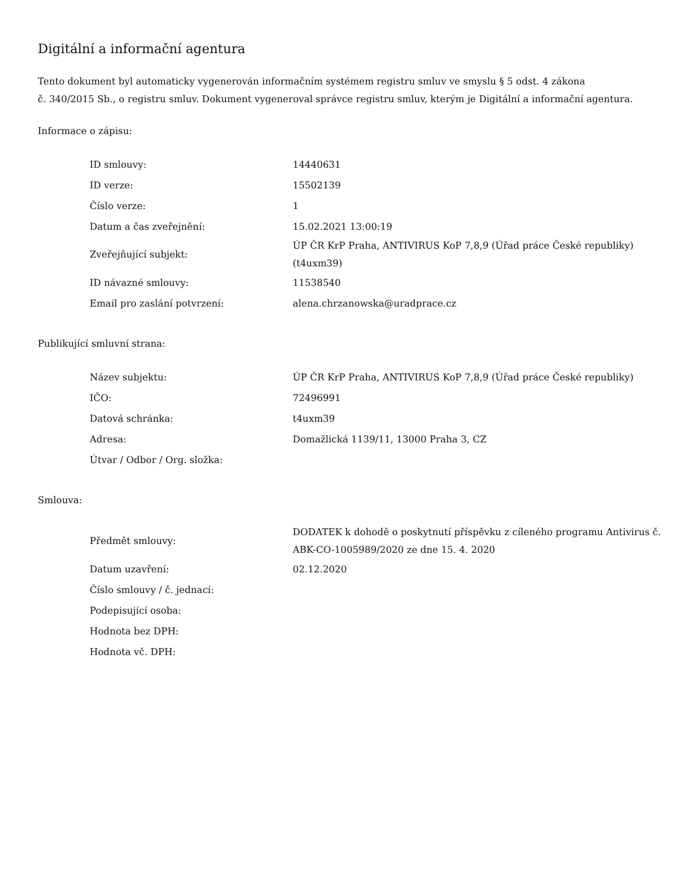Digitální a informační agentura
Tento dokument byl automaticky vygenerován informačním systémem registru smluv ve smyslu § 5 odst. 4 zákona
č. 340/2015 Sb., o registru smluv. Dokument vygeneroval správce registru smluv, kterým je Digitální a informační agentura.
Informace o zápisu:
| ID smlouvy: | 14440631 |
| ID verze: | 15502139 |
| Číslo verze: | 1 |
| Datum a čas zveřejnění: | 15.02.2021 13:00:19 |
| Zveřejňující subjekt: | ÚP ČR KrP Praha, ANTIVIRUS KoP 7,8,9 (Úřad práce České republiky) (t4uxm39) |
| ID návazné smlouvy: | 11538540 |
| Email pro zaslání potvrzení: | alena.chrzanowska@uradprace.cz |
Publikující smluvní strana:
| Název subjektu: | ÚP ČR KrP Praha, ANTIVIRUS KoP 7,8,9 (Úřad práce České republiky) |
| IČO: | 72496991 |
| Datová schránka: | t4uxm39 |
| Adresa: | Domažlická 1139/11, 13000 Praha 3, CZ |
| Útvar / Odbor / Org. složka: | |
Smlouva:
| Předmět smlouvy: | DODATEK k dohodě o poskytnutí příspěvku z cíleného programu Antivirus č. ABK-CO-1005989/2020 ze dne 15. 4. 2020 |
| Datum uzavření: | 02.12.2020 |
| Číslo smlouvy / č. jednací: | |
| Podepisující osoba: | |
| Hodnota bez DPH: | |
| Hodnota vč. DPH: | |